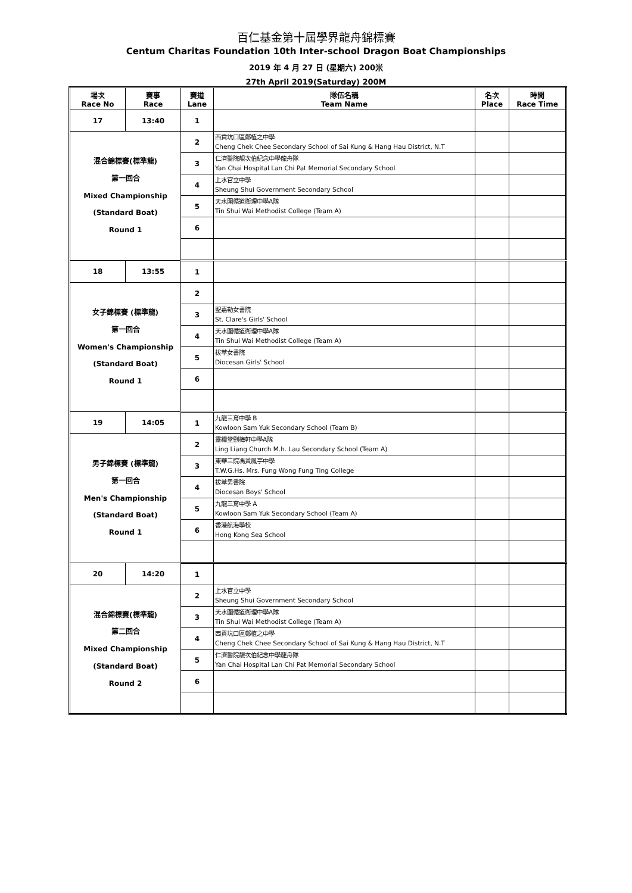百仁基金第十屆學界龍舟錦標賽
Centum Charitas Foundation 10th Inter-school Dragon Boat Championships
2019 年 4 月 27 日 (星期六) 200米
27th April 2019(Saturday) 200M
| 場次 Race No | 賽事 Race | 賽道 Lane | 隊伍名稱 Team Name | 名次 Place | 時間 Race Time |
| --- | --- | --- | --- | --- | --- |
| 17 | 13:40 | 1 | | | |
| 混合錦標賽(標準龍) 第一回合 Mixed Championship (Standard Boat) Round 1 | | 2 | 西貢坑口區鄭植之中學 Cheng Chek Chee Secondary School of Sai Kung & Hang Hau District, N.T | | |
| | | 3 | 仁濟醫院靚次伯紀念中學龍舟隊 Yan Chai Hospital Lan Chi Pat Memorial Secondary School | | |
| | | 4 | 上水官立中學 Sheung Shui Government Secondary School | | |
| | | 5 | 天水圍循道衛理中學A隊 Tin Shui Wai Methodist College (Team A) | | |
| | | 6 | | | |
| 18 | 13:55 | 1 | | | |
| 女子錦標賽 (標準龍) 第一回合 Women's Championship (Standard Boat) Round 1 | | 2 | | | |
| | | 3 | 聖嘉勒女書院 St. Clare's Girls' School | | |
| | | 4 | 天水圍循道衛理中學A隊 Tin Shui Wai Methodist College (Team A) | | |
| | | 5 | 拔萃女書院 Diocesan Girls' School | | |
| | | 6 | | | |
| 19 | 14:05 | 1 | 九龍三育中學 B Kowloon Sam Yuk Secondary School (Team B) | | |
| 男子錦標賽 (標準龍) 第一回合 Men's Championship (Standard Boat) Round 1 | | 2 | 靈糧堂劉梅軒中學A隊 Ling Liang Church M.h. Lau Secondary School (Team A) | | |
| | | 3 | 東華三院馮黃鳳亭中學 T.W.G.Hs. Mrs. Fung Wong Fung Ting College | | |
| | | 4 | 拔萃男書院 Diocesan Boys' School | | |
| | | 5 | 九龍三育中學 A Kowloon Sam Yuk Secondary School (Team A) | | |
| | | 6 | 香港航海學校 Hong Kong Sea School | | |
| 20 | 14:20 | 1 | | | |
| 混合錦標賽(標準龍) 第二回合 Mixed Championship (Standard Boat) Round 2 | | 2 | 上水官立中學 Sheung Shui Government Secondary School | | |
| | | 3 | 天水圍循道衛理中學A隊 Tin Shui Wai Methodist College (Team A) | | |
| | | 4 | 西貢坑口區鄭植之中學 Cheng Chek Chee Secondary School of Sai Kung & Hang Hau District, N.T | | |
| | | 5 | 仁濟醫院靚次伯紀念中學龍舟隊 Yan Chai Hospital Lan Chi Pat Memorial Secondary School | | |
| | | 6 | | | |